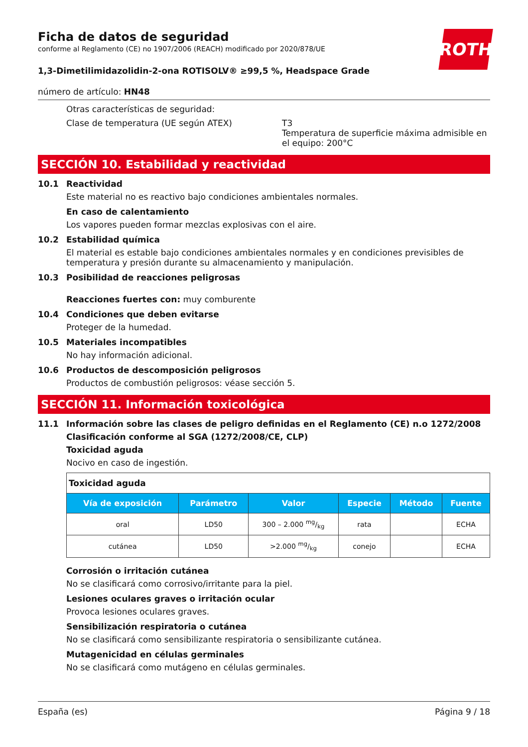ROTH
Ficha de datos de seguridad
conforme al Reglamento (CE) no 1907/2006 (REACH) modificado por 2020/878/UE
1,3-Dimetilimidazolidin-2-ona ROTISOLV® ≥99,5 %, Headspace Grade
número de artículo: HN48
Otras características de seguridad:
Clase de temperatura (UE según ATEX) T3
Temperatura de superficie máxima admisible en el equipo: 200°C
SECCIÓN 10. Estabilidad y reactividad
10.1 Reactividad
Este material no es reactivo bajo condiciones ambientales normales.
En caso de calentamiento
Los vapores pueden formar mezclas explosivas con el aire.
10.2 Estabilidad química
El material es estable bajo condiciones ambientales normales y en condiciones previsibles de temperatura y presión durante su almacenamiento y manipulación.
10.3 Posibilidad de reacciones peligrosas
Reacciones fuertes con: muy comburente
10.4 Condiciones que deben evitarse
Proteger de la humedad.
10.5 Materiales incompatibles
No hay información adicional.
10.6 Productos de descomposición peligrosos
Productos de combustión peligrosos: véase sección 5.
SECCIÓN 11. Información toxicológica
11.1 Información sobre las clases de peligro definidas en el Reglamento (CE) n.o 1272/2008
Clasificación conforme al SGA (1272/2008/CE, CLP)
Toxicidad aguda
Nocivo en caso de ingestión.
| Toxicidad aguda | | | | | |
| Vía de exposición | Parámetro | Valor | Especie | Método | Fuente |
| oral | LD50 | 300 – 2.000 mg/kg | rata | | ECHA |
| cutánea | LD50 | >2.000 mg/kg | conejo | | ECHA |
Corrosión o irritación cutánea
No se clasificará como corrosivo/irritante para la piel.
Lesiones oculares graves o irritación ocular
Provoca lesiones oculares graves.
Sensibilización respiratoria o cutánea
No se clasificará como sensibilizante respiratoria o sensibilizante cutánea.
Mutagenicidad en células germinales
No se clasificará como mutágeno en células germinales.
España (es) Página 9 / 18